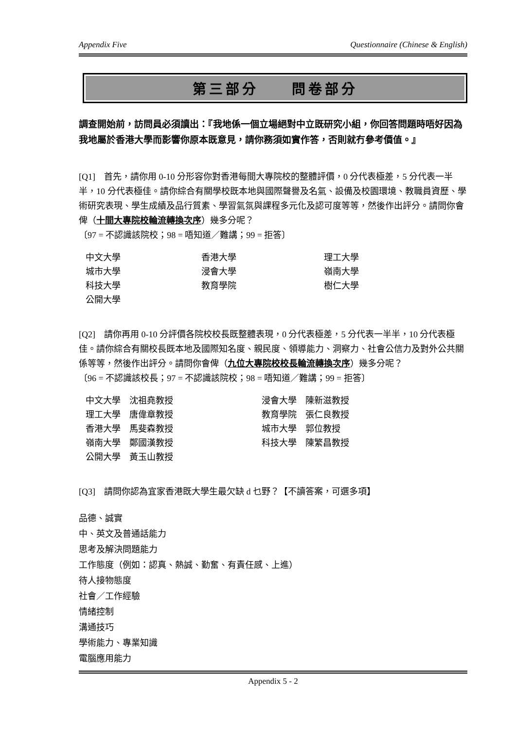Appendix Five Questionnaire (Chinese & English)
第三部分　　問卷部分
調查開始前，訪問員必須讀出：『我地係一個立場絕對中立既研究小組，你回答問題時唔好因為我地屬於香港大學而影響你原本既意見，請你務須如實作答，否則就冇參考價值。』
[Q1]　首先，請你用 0-10 分形容你對香港每間大專院校的整體評價，0 分代表極差，5 分代表一半半，10 分代表極佳。請你綜合有關學校既本地與國際聲譽及名氣、設備及校園環境、教職員資歷、學術研究表現、學生成績及品行質素、學習氣氛與課程多元化及認可度等等，然後作出評分。請問你會俾（十間大專院校輪流轉換次序）幾多分呢？
〔97 = 不認識該院校；98 = 唔知道／難講；99 = 拒答〕
| 中文大學 | 香港大學 | 理工大學 |
| 城市大學 | 浸會大學 | 嶺南大學 |
| 科技大學 | 教育學院 | 樹仁大學 |
| 公開大學 | | |
[Q2]　請你再用 0-10 分評價各院校校長既整體表現，0 分代表極差，5 分代表一半半，10 分代表極佳。請你綜合有關校長既本地及國際知名度、親民度、領導能力、洞察力、社會公信力及對外公共關係等等，然後作出評分。請問你會俾（九位大專院校校長輪流轉換次序）幾多分呢？
〔96 = 不認識該校長；97 = 不認識該院校；98 = 唔知道／難講；99 = 拒答〕
| 中文大學 沈祖堯教授 | 浸會大學 陳新滋教授 |
| 理工大學 唐偉章教授 | 教育學院 張仁良教授 |
| 香港大學 馬斐森教授 | 城市大學 郭位教授 |
| 嶺南大學 鄭國漢教授 | 科技大學 陳繁昌教授 |
| 公開大學 黃玉山教授 | |
[Q3]　請問你認為宜家香港既大學生最欠缺 d 乜野？【不讀答案，可選多項】
品德、誠實
中、英文及普通話能力
思考及解決問題能力
工作態度（例如：認真、熱誠、勤奮、有責任感、上進）
待人接物態度
社會／工作經驗
情緒控制
溝通技巧
學術能力、專業知識
電腦應用能力
Appendix 5 - 2